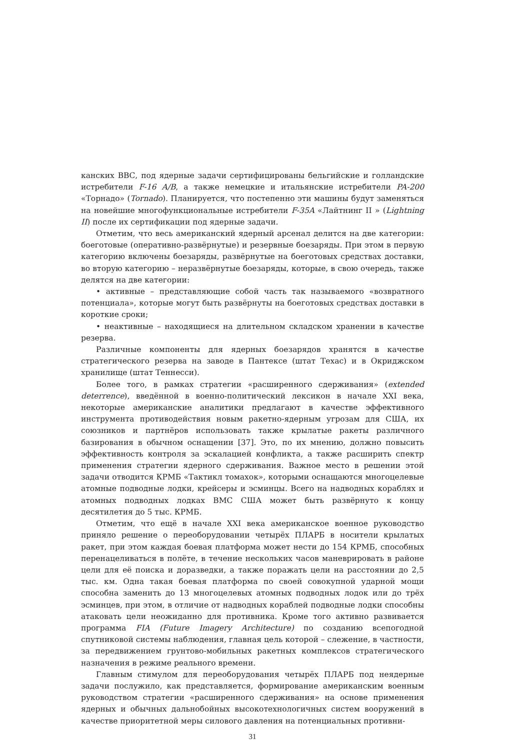канских ВВС, под ядерные задачи сертифицированы бельгийские и голландские истребители F-16 A/B, а также немецкие и итальянские истребители PA-200 «Торнадо» (Tornado). Планируется, что постепенно эти машины будут заменяться на новейшие многофункциональные истребители F-35A «Лайтнинг II » (Lightning II) после их сертификации под ядерные задачи.
Отметим, что весь американский ядерный арсенал делится на две категории: боеготовые (оперативно-развёрнутые) и резервные боезаряды. При этом в первую категорию включены боезаряды, развёрнутые на боеготовых средствах доставки, во вторую категорию – неразвёрнутые боезаряды, которые, в свою очередь, также делятся на две категории:
• активные – представляющие собой часть так называемого «возвратного потенциала», которые могут быть развёрнуты на боеготовых средствах доставки в короткие сроки;
• неактивные – находящиеся на длительном складском хранении в качестве резерва.
Различные компоненты для ядерных боезарядов хранятся в качестве стратегического резерва на заводе в Пантексе (штат Техас) и в Окриджском хранилище (штат Теннесси).
Более того, в рамках стратегии «расширенного сдерживания» (extended deterrence), введённой в военно-политический лексикон в начале XXI века, некоторые американские аналитики предлагают в качестве эффективного инструмента противодействия новым ракетно-ядерным угрозам для США, их союзников и партнёров использовать также крылатые ракеты различного базирования в обычном оснащении [37]. Это, по их мнению, должно повысить эффективность контроля за эскалацией конфликта, а также расширить спектр применения стратегии ядерного сдерживания. Важное место в решении этой задачи отводится КРМБ «Тактикл томахок», которыми оснащаются многоцелевые атомные подводные лодки, крейсеры и эсминцы. Всего на надводных кораблях и атомных подводных лодках ВМС США может быть развёрнуто к концу десятилетия до 5 тыс. КРМБ.
Отметим, что ещё в начале XXI века американское военное руководство приняло решение о переоборудовании четырёх ПЛАРБ в носители крылатых ракет, при этом каждая боевая платформа может нести до 154 КРМБ, способных перенацеливаться в полёте, в течение нескольких часов маневрировать в районе цели для её поиска и доразведки, а также поражать цели на расстоянии до 2,5 тыс. км. Одна такая боевая платформа по своей совокупной ударной мощи способна заменить до 13 многоцелевых атомных подводных лодок или до трёх эсминцев, при этом, в отличие от надводных кораблей подводные лодки способны атаковать цели неожиданно для противника. Кроме того активно развивается программа FIA (Future Imagery Architecture) по созданию всепогодной спутниковой системы наблюдения, главная цель которой – слежение, в частности, за передвижением грунтово-мобильных ракетных комплексов стратегического назначения в режиме реального времени.
Главным стимулом для переоборудования четырёх ПЛАРБ под неядерные задачи послужило, как представляется, формирование американским военным руководством стратегии «расширенного сдерживания» на основе применения ядерных и обычных дальнобойных высокотехнологичных систем вооружений в качестве приоритетной меры силового давления на потенциальных противни-
31